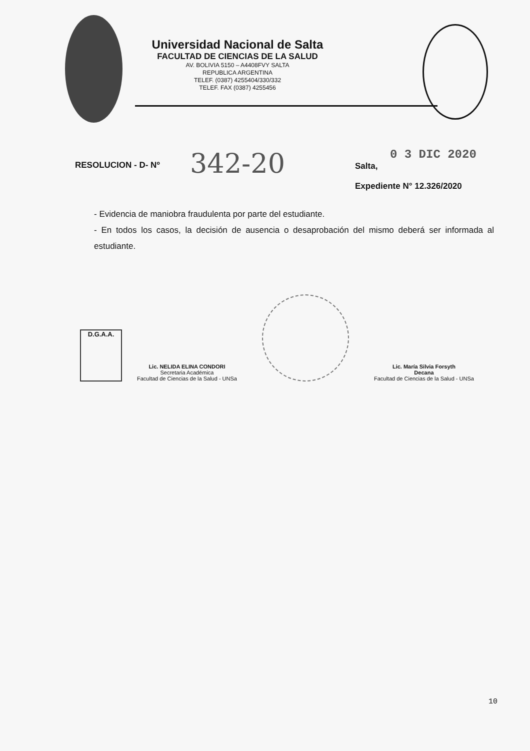Universidad Nacional de Salta
FACULTAD DE CIENCIAS DE LA SALUD
AV. BOLIVIA 5150 – A4408FVY SALTA
REPUBLICA ARGENTINA
TELEF. (0387) 4255404/330/332
TELEF. FAX (0387) 4255456
RESOLUCION - D- Nº
342-20
0 3 DIC 2020
Salta,
Expediente N° 12.326/2020
- Evidencia de maniobra fraudulenta por parte del estudiante.
- En todos los casos, la decisión de ausencia o desaprobación del mismo deberá ser informada al estudiante.
D.G.A.A.
Lic. NELIDA ELINA CONDORI
Secretaria Académica
Facultad de Ciencias de la Salud - UNSa
Lic. María Silvia Forsyth
Decana
Facultad de Ciencias de la Salud - UNSa
10